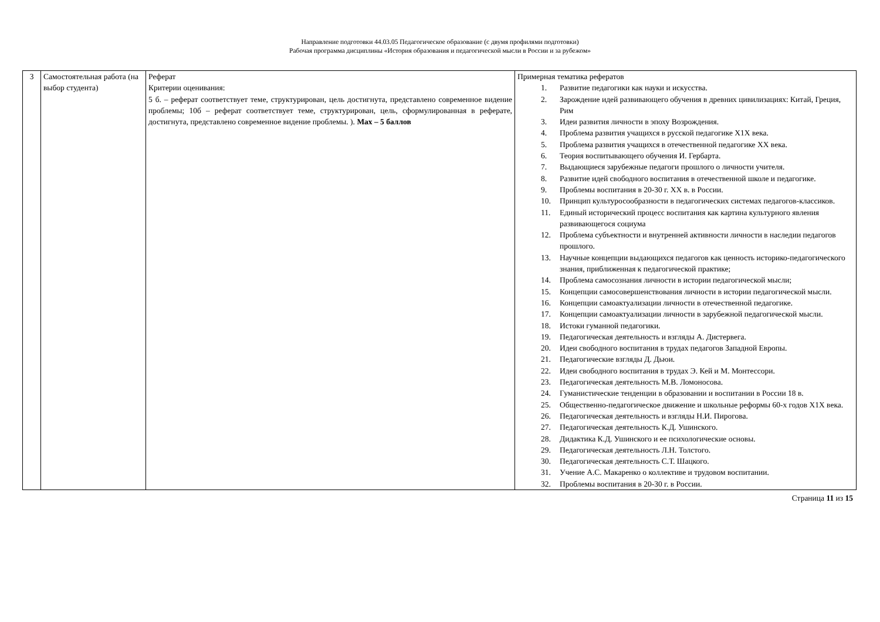Направление подготовки 44.03.05 Педагогическое образование (с двумя профилями подготовки)
Рабочая программа дисциплины «История образования и педагогической мысли в России и за рубежом»
| 3 | Самостоятельная работа (на выбор студента) | Реферат Критерии оценивания: 5 б. – реферат соответствует теме, структурирован, цель достигнута, представлено современное видение проблемы; 10б – реферат соответствует теме, структурирован, цель, сформулированная в реферате, достигнута, представлено современное видение проблемы. ). Max – 5 баллов | Примерная тематика рефератов 1. Развитие педагогики как науки и искусства. 2. Зарождение идей развивающего обучения в древних цивилизациях: Китай, Греция, Рим 3. Идеи развития личности в эпоху Возрождения. 4. Проблема развития учащихся в русской педагогике Х1Х века. 5. Проблема развития учащихся в отечественной педагогике ХХ века. 6. Теория воспитывающего обучения И. Гербарта. 7. Выдающиеся зарубежные педагоги прошлого о личности учителя. 8. Развитие идей свободного воспитания в отечественной школе и педагогике. 9. Проблемы воспитания в 20-30 г. ХХ в. в России. 10. Принцип культуросообразности в педагогических системах педагогов-классиков. 11. Единый исторический процесс воспитания как картина культурного явления развивающегося социума 12. Проблема субъектности и внутренней активности личности в наследии педагогов прошлого. 13. Научные концепции выдающихся педагогов как ценность историко-педагогического знания, приближенная к педагогической практике; 14. Проблема самосознания личности в истории педагогической мысли; 15. Концепции самосовершенствования личности в истории педагогической мысли. 16. Концепции самоактуализации личности в отечественной педагогике. 17. Концепции самоактуализации личности в зарубежной педагогической мысли. 18. Истоки гуманной педагогики. 19. Педагогическая деятельность и взгляды А. Дистервега. 20. Идеи свободного воспитания в трудах педагогов Западной Европы. 21. Педагогические взгляды Д. Дьюи. 22. Идеи свободного воспитания в трудах Э. Кей и М. Монтессори. 23. Педагогическая деятельность М.В. Ломоносова. 24. Гуманистические тенденции в образовании и воспитании в России 18 в. 25. Общественно-педагогическое движение и школьные реформы 60-х годов Х1Х века. 26. Педагогическая деятельность и взгляды Н.И. Пирогова. 27. Педагогическая деятельность К.Д. Ушинского. 28. Дидактика К.Д. Ушинского и ее психологические основы. 29. Педагогическая деятельность Л.Н. Толстого. 30. Педагогическая деятельность С.Т. Шацкого. 31. Учение А.С. Макаренко о коллективе и трудовом воспитании. 32. Проблемы воспитания в 20-30 г. в России. |
Страница 11 из 15